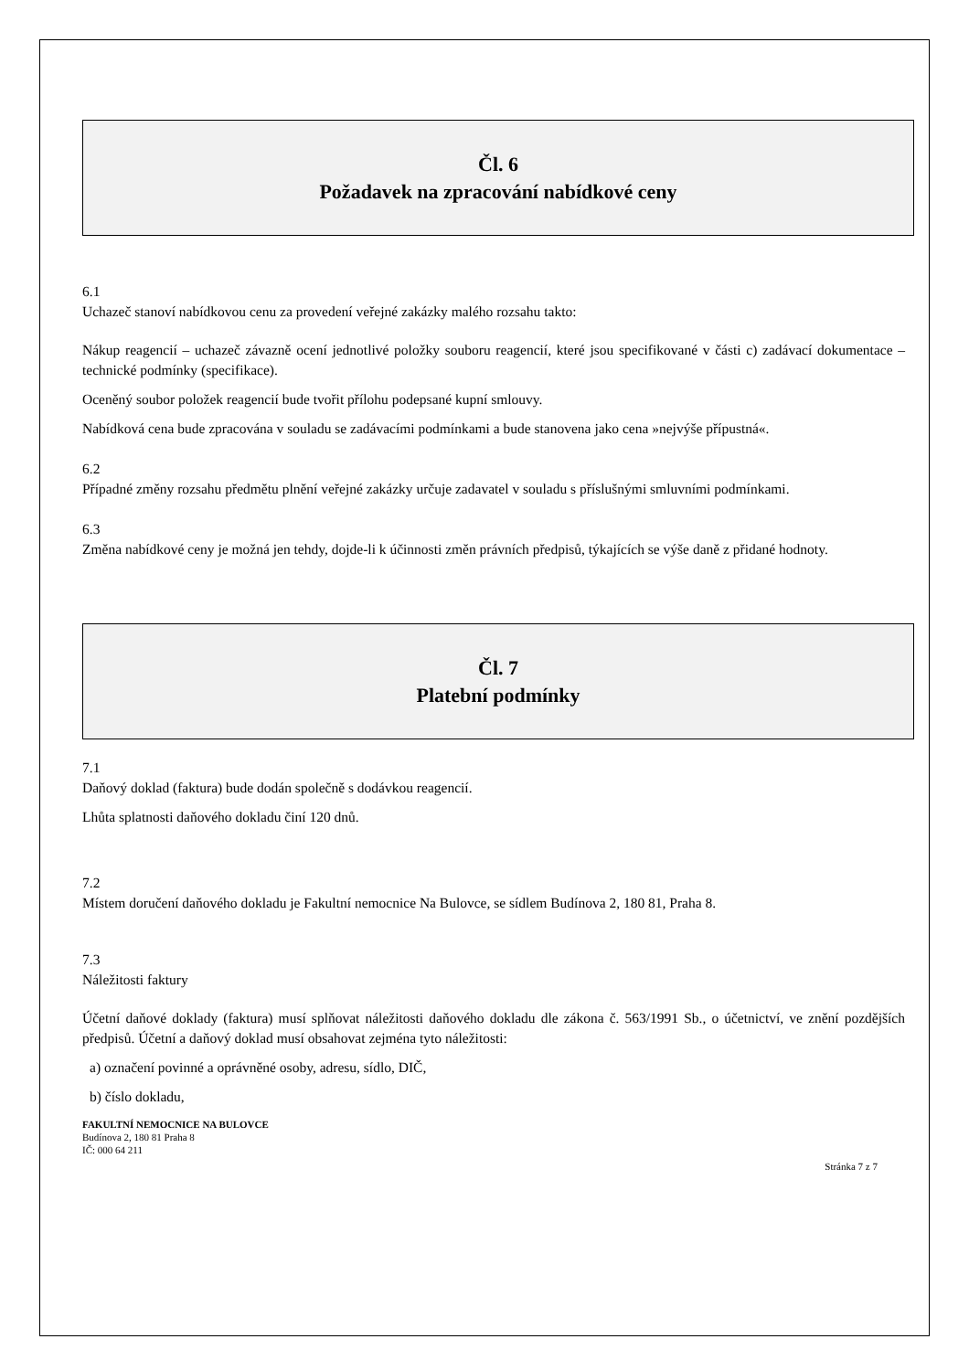Čl. 6
Požadavek na zpracování nabídkové ceny
6.1
Uchazeč stanoví nabídkovou cenu za provedení veřejné zakázky malého rozsahu takto:
Nákup reagencií – uchazeč závazně ocení jednotlivé položky souboru reagencií, které jsou specifikované v části c) zadávací dokumentace – technické podmínky (specifikace).
Oceněný soubor položek reagencií bude tvořit přílohu podepsané kupní smlouvy.
Nabídková cena bude zpracována v souladu se zadávacími podmínkami a bude stanovena jako cena »nejvýše přípustná«.
6.2
Případné změny rozsahu předmětu plnění veřejné zakázky určuje zadavatel v souladu s příslušnými smluvními podmínkami.
6.3
Změna nabídkové ceny je možná jen tehdy, dojde-li k účinnosti změn právních předpisů, týkajících se výše daně z přidané hodnoty.
Čl. 7
Platební podmínky
7.1
Daňový doklad (faktura) bude dodán společně s dodávkou reagencií.
Lhůta splatnosti daňového dokladu činí 120 dnů.
7.2
Místem doručení daňového dokladu je Fakultní nemocnice Na Bulovce, se sídlem Budínova 2, 180 81, Praha 8.
7.3
Náležitosti faktury
Účetní daňové doklady (faktura) musí splňovat náležitosti daňového dokladu dle zákona č. 563/1991 Sb., o účetnictví, ve znění pozdějších předpisů. Účetní a daňový doklad musí obsahovat zejména tyto náležitosti:
a) označení povinné a oprávněné osoby, adresu, sídlo, DIČ,
b) číslo dokladu,
FAKULTNÍ NEMOCNICE NA BULOVCE
Budínova 2, 180 81 Praha 8
IČ: 000 64 211
Stránka 7 z 7